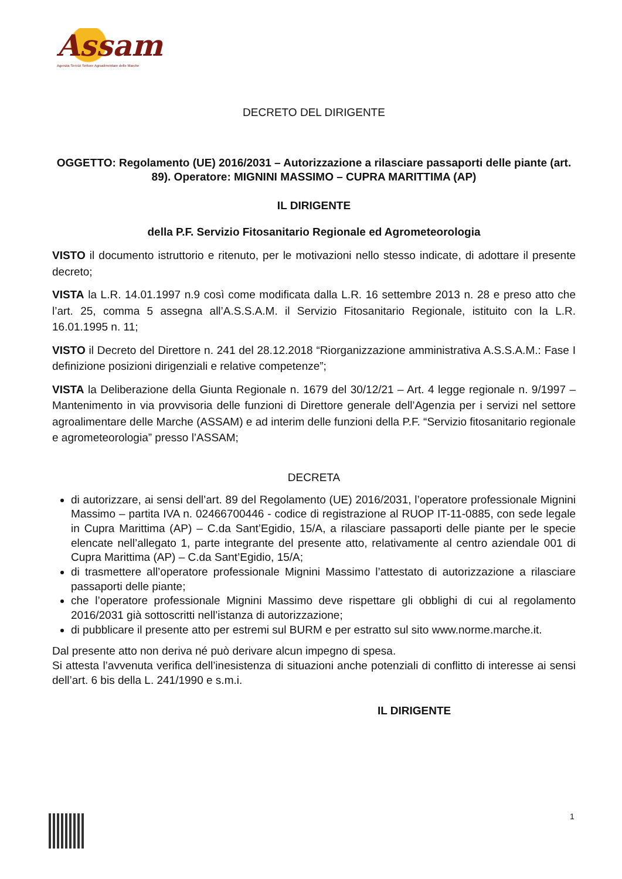Assam
Agenzia Servizi Settore Agroalimentare delle Marche
DECRETO DEL DIRIGENTE
OGGETTO: Regolamento (UE) 2016/2031 – Autorizzazione a rilasciare passaporti delle piante (art. 89). Operatore: MIGNINI MASSIMO – CUPRA MARITTIMA (AP)
IL DIRIGENTE
della P.F. Servizio Fitosanitario Regionale ed Agrometeorologia
VISTO il documento istruttorio e ritenuto, per le motivazioni nello stesso indicate, di adottare il presente decreto;
VISTA la L.R. 14.01.1997 n.9 così come modificata dalla L.R. 16 settembre 2013 n. 28 e preso atto che l’art. 25, comma 5 assegna all’A.S.S.A.M. il Servizio Fitosanitario Regionale, istituito con la L.R. 16.01.1995 n. 11;
VISTO il Decreto del Direttore n. 241 del 28.12.2018 “Riorganizzazione amministrativa A.S.S.A.M.: Fase I definizione posizioni dirigenziali e relative competenze”;
VISTA la Deliberazione della Giunta Regionale n. 1679 del 30/12/21 – Art. 4 legge regionale n. 9/1997 – Mantenimento in via provvisoria delle funzioni di Direttore generale dell’Agenzia per i servizi nel settore agroalimentare delle Marche (ASSAM) e ad interim delle funzioni della P.F. “Servizio fitosanitario regionale e agrometeorologia” presso l’ASSAM;
DECRETA
di autorizzare, ai sensi dell’art. 89 del Regolamento (UE) 2016/2031, l’operatore professionale Mignini Massimo – partita IVA n. 02466700446 - codice di registrazione al RUOP IT-11-0885, con sede legale in Cupra Marittima (AP) – C.da Sant’Egidio, 15/A, a rilasciare passaporti delle piante per le specie elencate nell’allegato 1, parte integrante del presente atto, relativamente al centro aziendale 001 di Cupra Marittima (AP) – C.da Sant’Egidio, 15/A;
di trasmettere all’operatore professionale Mignini Massimo l’attestato di autorizzazione a rilasciare passaporti delle piante;
che l’operatore professionale Mignini Massimo deve rispettare gli obblighi di cui al regolamento 2016/2031 già sottoscritti nell’istanza di autorizzazione;
di pubblicare il presente atto per estremi sul BURM e per estratto sul sito www.norme.marche.it.
Dal presente atto non deriva né può derivare alcun impegno di spesa.
Si attesta l’avvenuta verifica dell’inesistenza di situazioni anche potenziali di conflitto di interesse ai sensi dell’art. 6 bis della L. 241/1990 e s.m.i.
IL DIRIGENTE
1